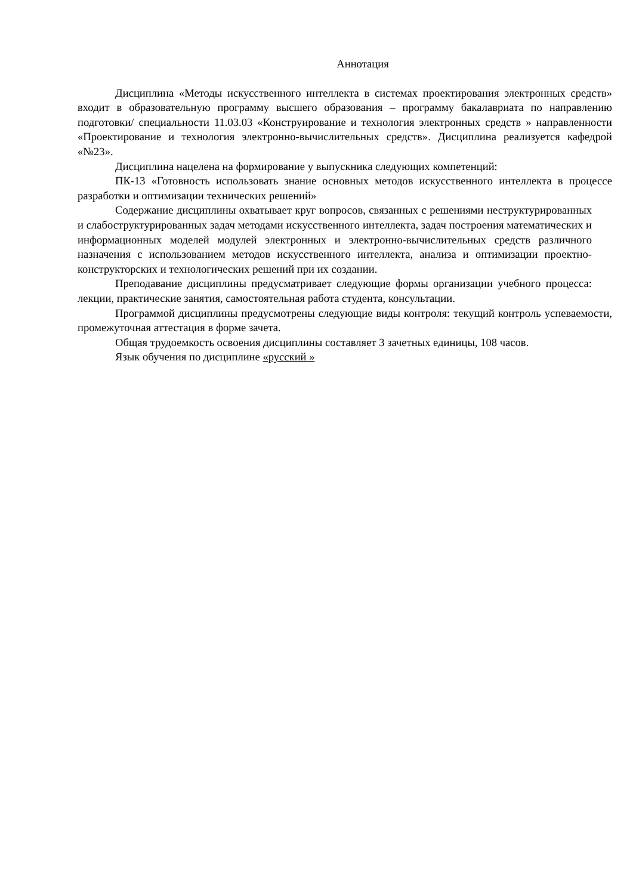Аннотация
Дисциплина «Методы искусственного интеллекта в системах проектирования электронных средств» входит в образовательную программу высшего образования – программу бакалавриата по направлению подготовки/ специальности 11.03.03 «Конструирование и технология электронных средств » направленности «Проектирование и технология электронно-вычислительных средств». Дисциплина реализуется кафедрой «№23».
Дисциплина нацелена на формирование у выпускника следующих компетенций:
ПК-13 «Готовность использовать знание основных методов искусственного интеллекта в процессе разработки и оптимизации технических решений»
Содержание дисциплины охватывает круг вопросов, связанных с решениями неструктурированных и слабоструктурированных задач методами искусственного интеллекта, задач построения математических и информационных моделей модулей электронных и электронно-вычислительных средств различного назначения с использованием методов искусственного интеллекта, анализа и оптимизации проектно-конструкторских и технологических решений при их создании.
Преподавание дисциплины предусматривает следующие формы организации учебного процесса: лекции, практические занятия, самостоятельная работа студента, консультации.
Программой дисциплины предусмотрены следующие виды контроля: текущий контроль успеваемости, промежуточная аттестация в форме зачета.
Общая трудоемкость освоения дисциплины составляет 3 зачетных единицы, 108 часов.
Язык обучения по дисциплине «русский »